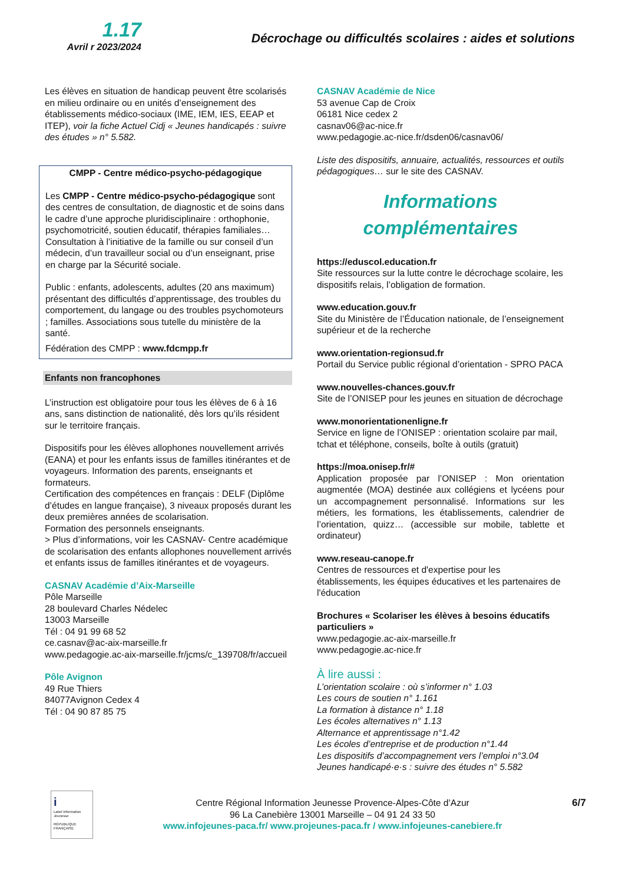1.17
Avril r 2023/2024
Décrochage ou difficultés scolaires : aides et solutions
Les élèves en situation de handicap peuvent être scolarisés en milieu ordinaire ou en unités d’enseignement des établissements médico-sociaux (IME, IEM, IES, EEAP et ITEP), voir la fiche Actuel Cidj « Jeunes handicapés : suivre des études » n° 5.582.
CMPP - Centre médico-psycho-pédagogique
Les CMPP - Centre médico-psycho-pédagogique sont des centres de consultation, de diagnostic et de soins dans le cadre d’une approche pluridisciplinaire : orthophonie, psychomotricité, soutien éducatif, thérapies familiales… Consultation à l’initiative de la famille ou sur conseil d’un médecin, d’un travailleur social ou d’un enseignant, prise en charge par la Sécurité sociale.
Public : enfants, adolescents, adultes (20 ans maximum) présentant des difficultés d’apprentissage, des troubles du comportement, du langage ou des troubles psychomoteurs ; familles. Associations sous tutelle du ministère de la santé.
Fédération des CMPP : www.fdcmpp.fr
Enfants non francophones
L’instruction est obligatoire pour tous les élèves de 6 à 16 ans, sans distinction de nationalité, dès lors qu’ils résident sur le territoire français.
Dispositifs pour les élèves allophones nouvellement arrivés (EANA) et pour les enfants issus de familles itinérantes et de voyageurs. Information des parents, enseignants et formateurs.
Certification des compétences en français : DELF (Diplôme d’études en langue française), 3 niveaux proposés durant les deux premières années de scolarisation.
Formation des personnels enseignants.
> Plus d’informations, voir les CASNAV- Centre académique de scolarisation des enfants allophones nouvellement arrivés et enfants issus de familles itinérantes et de voyageurs.
CASNAV Académie d’Aix-Marseille
Pôle Marseille
28 boulevard Charles Nédelec
13003 Marseille
Tél : 04 91 99 68 52
ce.casnav@ac-aix-marseille.fr
www.pedagogie.ac-aix-marseille.fr/jcms/c_139708/fr/accueil
Pôle Avignon
49 Rue Thiers
84077Avignon Cedex 4
Tél : 04 90 87 85 75
CASNAV Académie de Nice
53 avenue Cap de Croix
06181 Nice cedex 2
casnav06@ac-nice.fr
www.pedagogie.ac-nice.fr/dsden06/casnav06/
Liste des dispositifs, annuaire, actualités, ressources et outils pédagogiques… sur le site des CASNAV.
Informations
complémentaires
https://eduscol.education.fr
Site ressources sur la lutte contre le décrochage scolaire, les dispositifs relais, l’obligation de formation.
www.education.gouv.fr
Site du Ministère de l’Éducation nationale, de l’enseignement supérieur et de la recherche
www.orientation-regionsud.fr
Portail du Service public régional d’orientation - SPRO PACA
www.nouvelles-chances.gouv.fr
Site de l’ONISEP pour les jeunes en situation de décrochage
www.monorientationenligne.fr
Service en ligne de l’ONISEP : orientation scolaire par mail, tchat et téléphone, conseils, boîte à outils (gratuit)
https://moa.onisep.fr/#
Application proposée par l’ONISEP : Mon orientation augmentée (MOA) destinée aux collégiens et lycéens pour un accompagnement personnalisé. Informations sur les métiers, les formations, les établissements, calendrier de l’orientation, quizz… (accessible sur mobile, tablette et ordinateur)
www.reseau-canope.fr
Centres de ressources et d'expertise pour les établissements, les équipes éducatives et les partenaires de l'éducation
Brochures « Scolariser les élèves à besoins éducatifs particuliers »
www.pedagogie.ac-aix-marseille.fr
www.pedagogie.ac-nice.fr
À lire aussi :
L’orientation scolaire : où s’informer n° 1.03
Les cours de soutien n° 1.161
La formation à distance n° 1.18
Les écoles alternatives n° 1.13
Alternance et apprentissage n°1.42
Les écoles d’entreprise et de production n°1.44
Les dispositifs d’accompagnement vers l’emploi n°3.04
Jeunes handicapé·e·s : suivre des études n° 5.582
i
Label Information Jeunesse
RÉPUBLIQUE FRANÇAISE
Centre Régional Information Jeunesse Provence-Alpes-Côte d’Azur
96 La Canebière 13001 Marseille – 04 91 24 33 50
www.infojeunes-paca.fr/ www.projeunes-paca.fr / www.infojeunes-canebiere.fr
6/7